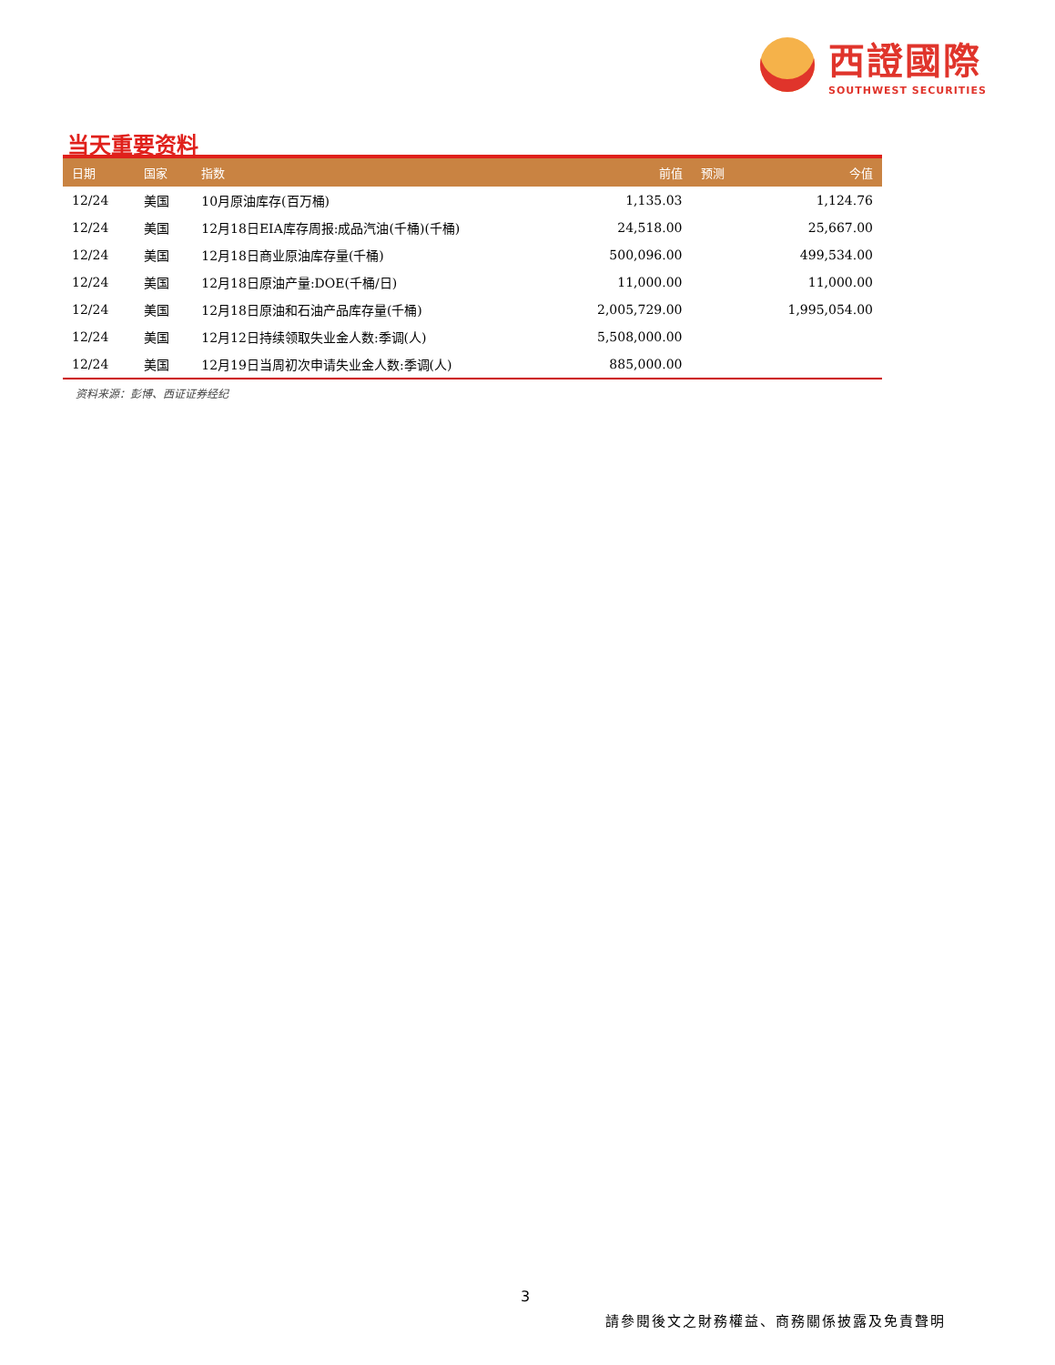西證國際
SOUTHWEST SECURITIES
当天重要资料
| 日期 | 国家 | 指数 | 前值 | 预测 | 今值 |
| --- | --- | --- | --- | --- | --- |
| 12/24 | 美国 | 10月原油库存(百万桶) | 1,135.03 | | 1,124.76 |
| 12/24 | 美国 | 12月18日EIA库存周报:成品汽油(千桶)(千桶) | 24,518.00 | | 25,667.00 |
| 12/24 | 美国 | 12月18日商业原油库存量(千桶) | 500,096.00 | | 499,534.00 |
| 12/24 | 美国 | 12月18日原油产量:DOE(千桶/日) | 11,000.00 | | 11,000.00 |
| 12/24 | 美国 | 12月18日原油和石油产品库存量(千桶) | 2,005,729.00 | | 1,995,054.00 |
| 12/24 | 美国 | 12月12日持续领取失业金人数:季调(人) | 5,508,000.00 | | |
| 12/24 | 美国 | 12月19日当周初次申请失业金人数:季调(人) | 885,000.00 | | |
资料来源：彭博、西证证券经纪
3
請參閱後文之財務權益、商務關係披露及免責聲明